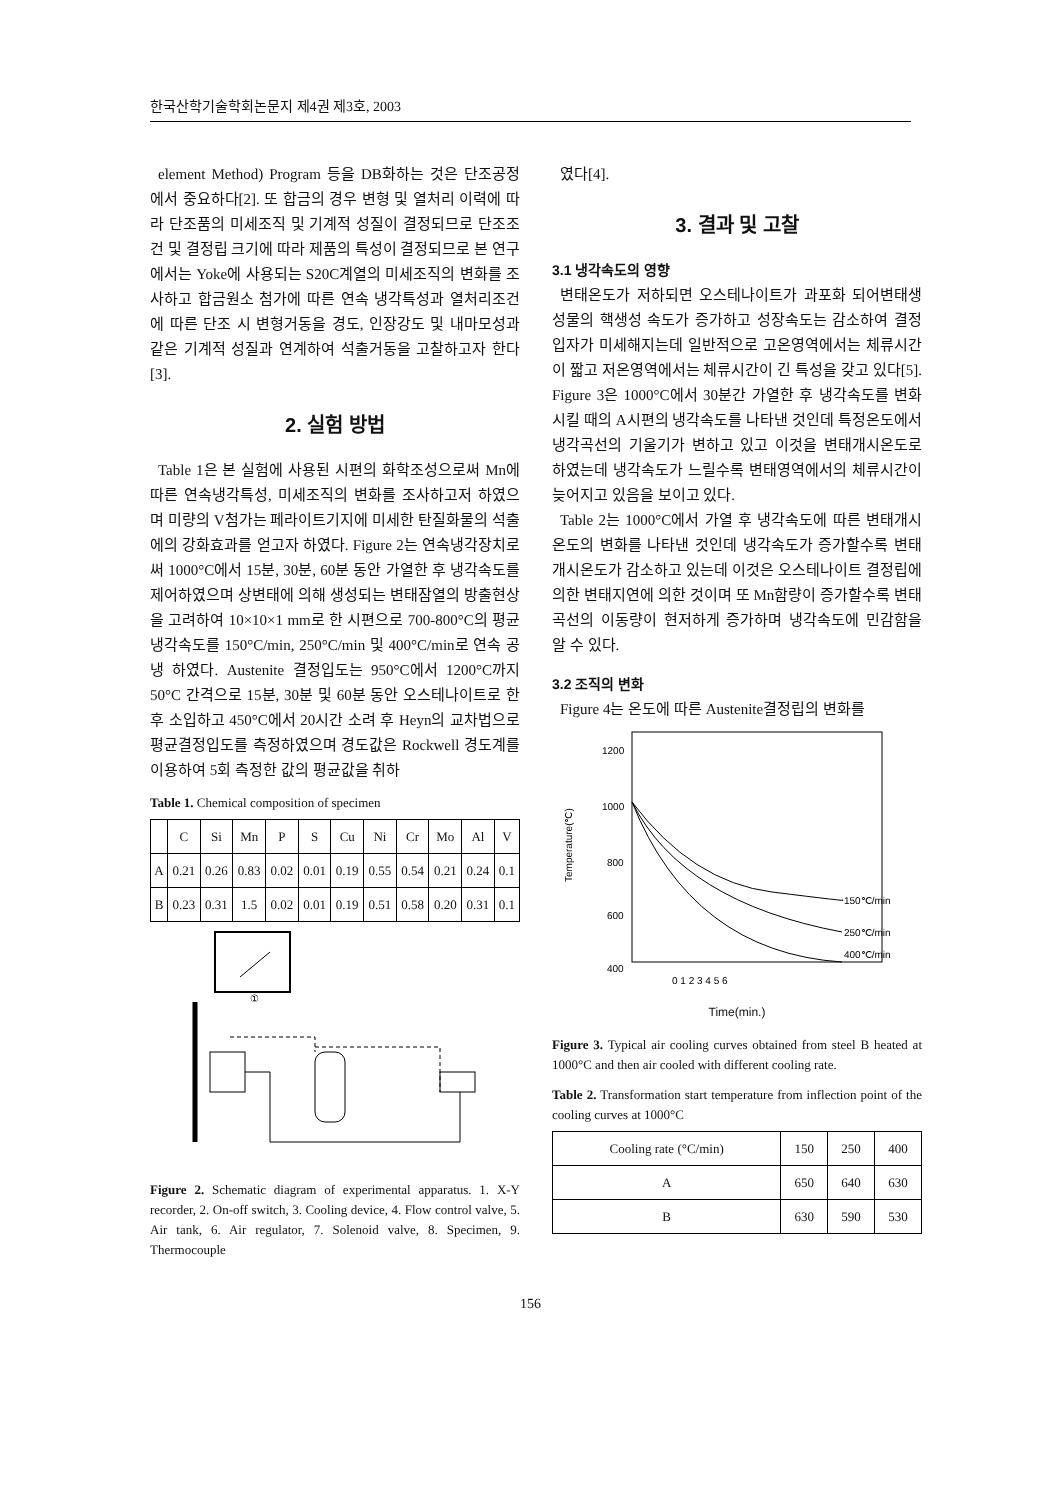한국산학기술학회논문지 제4권 제3호, 2003
element Method) Program 등을 DB화하는 것은 단조공정에서 중요하다[2]. 또 합금의 경우 변형 및 열처리 이력에 따라 단조품의 미세조직 및 기계적 성질이 결정되므로 단조조건 및 결정립 크기에 따라 제품의 특성이 결정되므로 본 연구에서는 Yoke에 사용되는 S20C계열의 미세조직의 변화를 조사하고 합금원소 첨가에 따른 연속 냉각특성과 열처리조건에 따른 단조 시 변형거동을 경도, 인장강도 및 내마모성과 같은 기계적 성질과 연계하여 석출거동을 고찰하고자 한다[3].
2. 실험 방법
Table 1은 본 실험에 사용된 시편의 화학조성으로써 Mn에 따른 연속냉각특성, 미세조직의 변화를 조사하고저 하였으며 미량의 V첨가는 페라이트기지에 미세한 탄질화물의 석출에의 강화효과를 얻고자 하였다. Figure 2는 연속냉각장치로써 1000°C에서 15분, 30분, 60분 동안 가열한 후 냉각속도를 제어하였으며 상변태에 의해 생성되는 변태잠열의 방출현상을 고려하여 10×10×1 mm로 한 시편으로 700-800°C의 평균냉각속도를 150°C/min, 250°C/min 및 400°C/min로 연속 공냉 하였다. Austenite 결정입도는 950°C에서 1200°C까지 50°C 간격으로 15분, 30분 및 60분 동안 오스테나이트로 한 후 소입하고 450°C에서 20시간 소려 후 Heyn의 교차법으로 평균결정입도를 측정하였으며 경도값은 Rockwell 경도계를 이용하여 5회 측정한 값의 평균값을 취하
Table 1. Chemical composition of specimen
| | C | Si | Mn | P | S | Cu | Ni | Cr | Mo | Al | V |
| --- | --- | --- | --- | --- | --- | --- | --- | --- | --- | --- | --- |
| A | 0.21 | 0.26 | 0.83 | 0.02 | 0.01 | 0.19 | 0.55 | 0.54 | 0.21 | 0.24 | 0.1 |
| B | 0.23 | 0.31 | 1.5 | 0.02 | 0.01 | 0.19 | 0.51 | 0.58 | 0.20 | 0.31 | 0.1 |
①
Figure 2. Schematic diagram of experimental apparatus. 1. X-Y recorder, 2. On-off switch, 3. Cooling device, 4. Flow control valve, 5. Air tank, 6. Air regulator, 7. Solenoid valve, 8. Specimen, 9. Thermocouple
였다[4].
3. 결과 및 고찰
3.1 냉각속도의 영향
변태온도가 저하되면 오스테나이트가 과포화 되어변태생성물의 핵생성 속도가 증가하고 성장속도는 감소하여 결정입자가 미세해지는데 일반적으로 고온영역에서는 체류시간이 짧고 저온영역에서는 체류시간이 긴 특성을 갖고 있다[5]. Figure 3은 1000°C에서 30분간 가열한 후 냉각속도를 변화시킬 때의 A시편의 냉각속도를 나타낸 것인데 특정온도에서 냉각곡선의 기울기가 변하고 있고 이것을 변태개시온도로 하였는데 냉각속도가 느릴수록 변태영역에서의 체류시간이 늦어지고 있음을 보이고 있다.
Table 2는 1000°C에서 가열 후 냉각속도에 따른 변태개시온도의 변화를 나타낸 것인데 냉각속도가 증가할수록 변태개시온도가 감소하고 있는데 이것은 오스테나이트 결정립에 의한 변태지연에 의한 것이며 또 Mn함량이 증가할수록 변태곡선의 이동량이 현저하게 증가하며 냉각속도에 민감함을 알 수 있다.
3.2 조직의 변화
Figure 4는 온도에 따른 Austenite결정립의 변화를
1200
1000
800
600
400
0 1 2 3 4 5 6
150℃/min
250℃/min
400℃/min
Temperature(℃)
Time(min.)
Figure 3. Typical air cooling curves obtained from steel B heated at 1000°C and then air cooled with different cooling rate.
Table 2. Transformation start temperature from inflection point of the cooling curves at 1000°C
| Cooling rate (°C/min) | 150 | 250 | 400 |
| --- | --- | --- | --- |
| A | 650 | 640 | 630 |
| B | 630 | 590 | 530 |
156